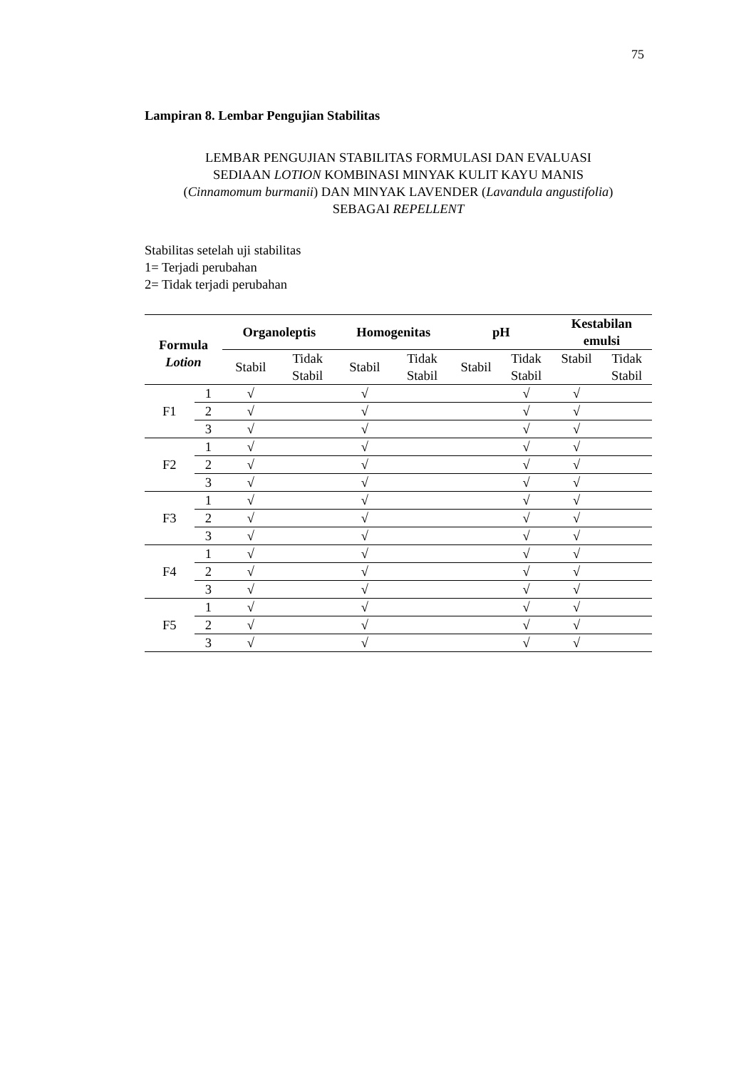75
Lampiran 8. Lembar Pengujian Stabilitas
LEMBAR PENGUJIAN STABILITAS FORMULASI DAN EVALUASI
SEDIAAN LOTION KOMBINASI MINYAK KULIT KAYU MANIS
(Cinnamomum burmanii) DAN MINYAK LAVENDER (Lavandula angustifolia)
SEBAGAI REPELLENT
Stabilitas setelah uji stabilitas
1= Terjadi perubahan
2= Tidak terjadi perubahan
| Formula Lotion | | Organoleptis | | Homogenitas | | pH | | Kestabilan emulsi | |
| --- | --- | --- | --- | --- | --- | --- | --- | --- | --- |
| | | Stabil | Tidak Stabil | Stabil | Tidak Stabil | Stabil | Tidak Stabil | Stabil | Tidak Stabil |
| F1 | 1 | √ | | √ | | | √ | √ | |
| | 2 | √ | | √ | | | √ | √ | |
| | 3 | √ | | √ | | | √ | √ | |
| F2 | 1 | √ | | √ | | | √ | √ | |
| | 2 | √ | | √ | | | √ | √ | |
| | 3 | √ | | √ | | | √ | √ | |
| F3 | 1 | √ | | √ | | | √ | √ | |
| | 2 | √ | | √ | | | √ | √ | |
| | 3 | √ | | √ | | | √ | √ | |
| F4 | 1 | √ | | √ | | | √ | √ | |
| | 2 | √ | | √ | | | √ | √ | |
| | 3 | √ | | √ | | | √ | √ | |
| F5 | 1 | √ | | √ | | | √ | √ | |
| | 2 | √ | | √ | | | √ | √ | |
| | 3 | √ | | √ | | | √ | √ | |